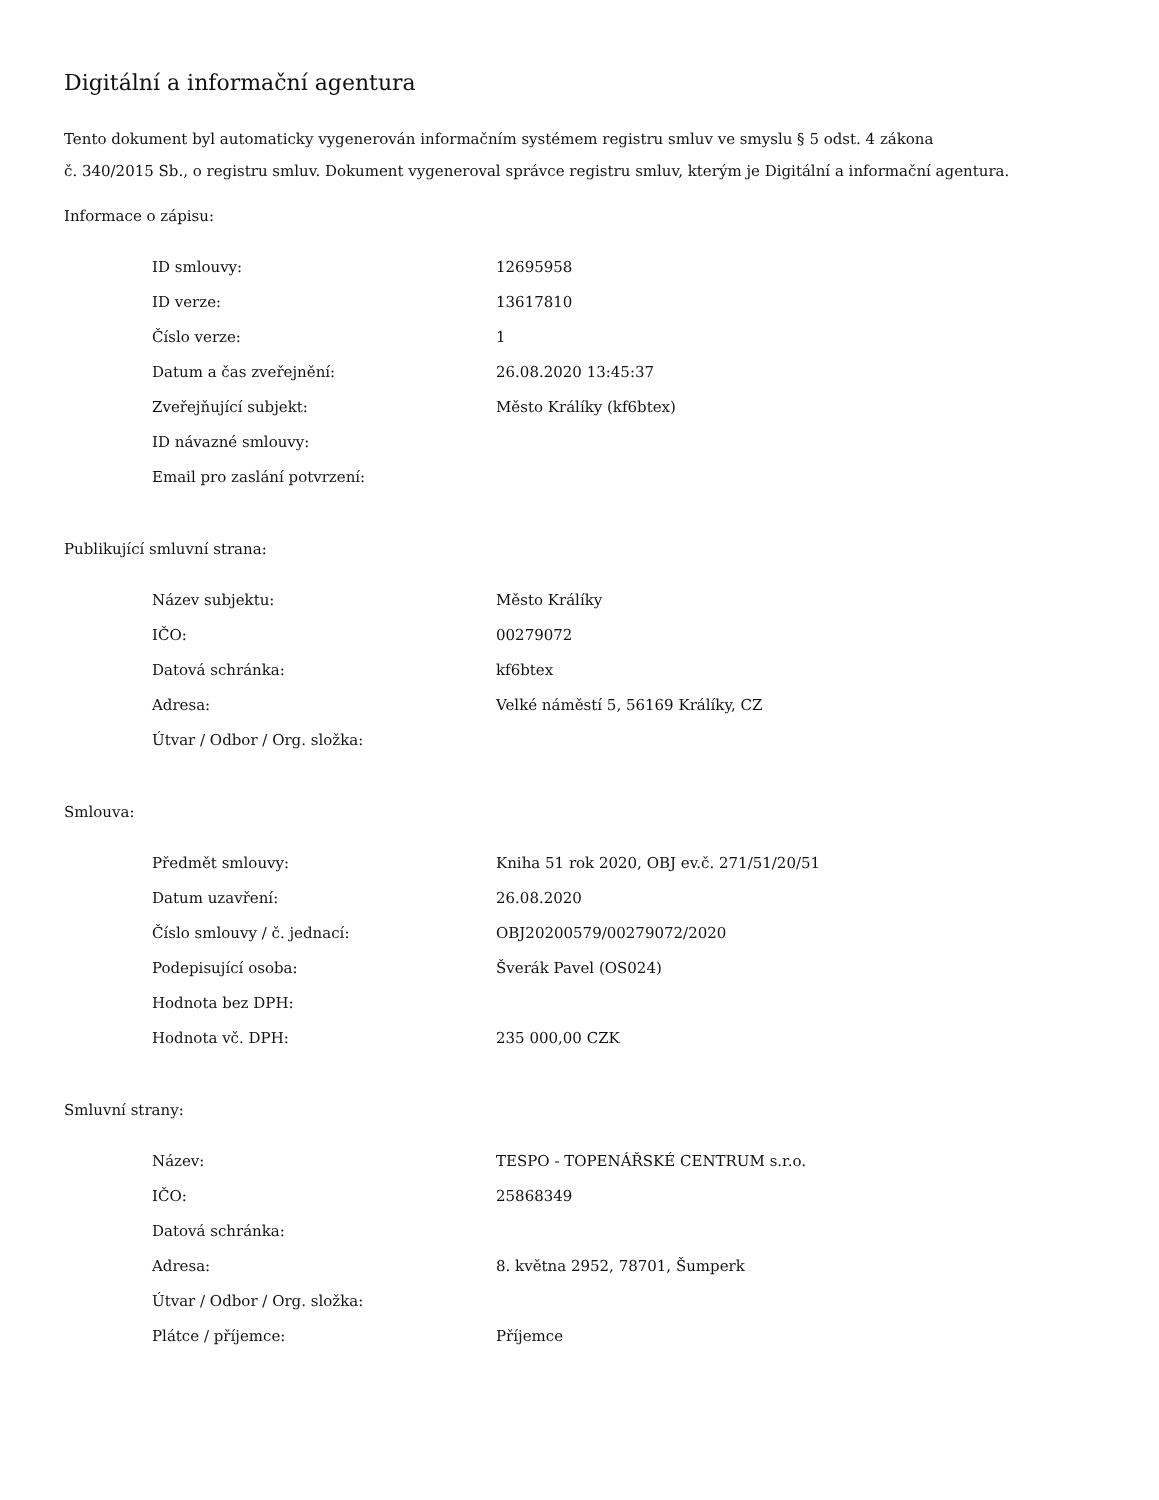Digitální a informační agentura
Tento dokument byl automaticky vygenerován informačním systémem registru smluv ve smyslu § 5 odst. 4 zákona
č. 340/2015 Sb., o registru smluv. Dokument vygeneroval správce registru smluv, kterým je Digitální a informační agentura.
Informace o zápisu:
| ID smlouvy: | 12695958 |
| ID verze: | 13617810 |
| Číslo verze: | 1 |
| Datum a čas zveřejnění: | 26.08.2020 13:45:37 |
| Zveřejňující subjekt: | Město Králíky (kf6btex) |
| ID návazné smlouvy: | |
| Email pro zaslání potvrzení: | |
Publikující smluvní strana:
| Název subjektu: | Město Králíky |
| IČO: | 00279072 |
| Datová schránka: | kf6btex |
| Adresa: | Velké náměstí 5, 56169 Králíky, CZ |
| Útvar / Odbor / Org. složka: | |
Smlouva:
| Předmět smlouvy: | Kniha 51 rok 2020, OBJ ev.č. 271/51/20/51 |
| Datum uzavření: | 26.08.2020 |
| Číslo smlouvy / č. jednací: | OBJ20200579/00279072/2020 |
| Podepisující osoba: | Šverák Pavel (OS024) |
| Hodnota bez DPH: | |
| Hodnota vč. DPH: | 235 000,00 CZK |
Smluvní strany:
| Název: | TESPO - TOPENÁŘSKÉ CENTRUM s.r.o. |
| IČO: | 25868349 |
| Datová schránka: | |
| Adresa: | 8. května 2952, 78701, Šumperk |
| Útvar / Odbor / Org. složka: | |
| Plátce / příjemce: | Příjemce |